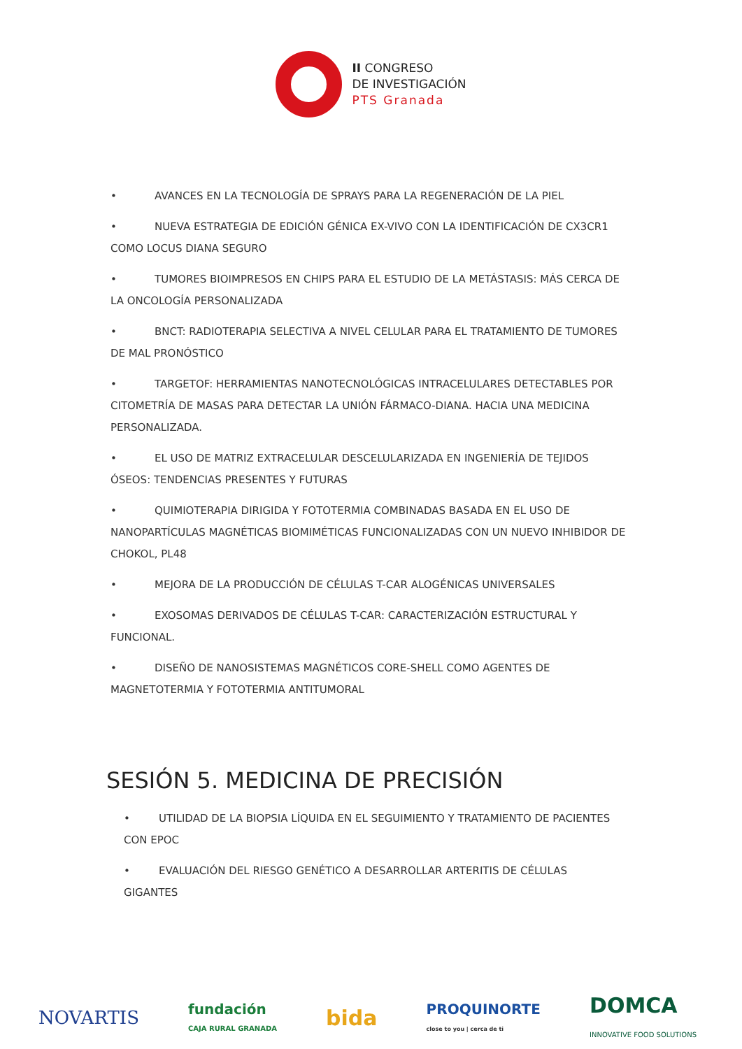II CONGRESO
DE INVESTIGACIÓN
PTS Granada
• AVANCES EN LA TECNOLOGÍA DE SPRAYS PARA LA REGENERACIÓN DE LA PIEL
• NUEVA ESTRATEGIA DE EDICIÓN GÉNICA EX-VIVO CON LA IDENTIFICACIÓN DE CX3CR1 COMO LOCUS DIANA SEGURO
• TUMORES BIOIMPRESOS EN CHIPS PARA EL ESTUDIO DE LA METÁSTASIS: MÁS CERCA DE LA ONCOLOGÍA PERSONALIZADA
• BNCT: RADIOTERAPIA SELECTIVA A NIVEL CELULAR PARA EL TRATAMIENTO DE TUMORES DE MAL PRONÓSTICO
• TARGETOF: HERRAMIENTAS NANOTECNOLÓGICAS INTRACELULARES DETECTABLES POR CITOMETRÍA DE MASAS PARA DETECTAR LA UNIÓN FÁRMACO-DIANA. HACIA UNA MEDICINA PERSONALIZADA.
• EL USO DE MATRIZ EXTRACELULAR DESCELULARIZADA EN INGENIERÍA DE TEJIDOS ÓSEOS: TENDENCIAS PRESENTES Y FUTURAS
• QUIMIOTERAPIA DIRIGIDA Y FOTOTERMIA COMBINADAS BASADA EN EL USO DE NANOPARTÍCULAS MAGNÉTICAS BIOMIMÉTICAS FUNCIONALIZADAS CON UN NUEVO INHIBIDOR DE CHOKOL, PL48
• MEJORA DE LA PRODUCCIÓN DE CÉLULAS T-CAR ALOGÉNICAS UNIVERSALES
• EXOSOMAS DERIVADOS DE CÉLULAS T-CAR: CARACTERIZACIÓN ESTRUCTURAL Y FUNCIONAL.
• DISEÑO DE NANOSISTEMAS MAGNÉTICOS CORE-SHELL COMO AGENTES DE MAGNETOTERMIA Y FOTOTERMIA ANTITUMORAL
SESIÓN 5. MEDICINA DE PRECISIÓN
• UTILIDAD DE LA BIOPSIA LÍQUIDA EN EL SEGUIMIENTO Y TRATAMIENTO DE PACIENTES CON EPOC
• EVALUACIÓN DEL RIESGO GENÉTICO A DESARROLLAR ARTERITIS DE CÉLULAS GIGANTES
NOVARTIS fundación
CAJA RURAL GRANADA bida PROQUINORTE
close to you | cerca de ti DOMCA
INNOVATIVE FOOD SOLUTIONS